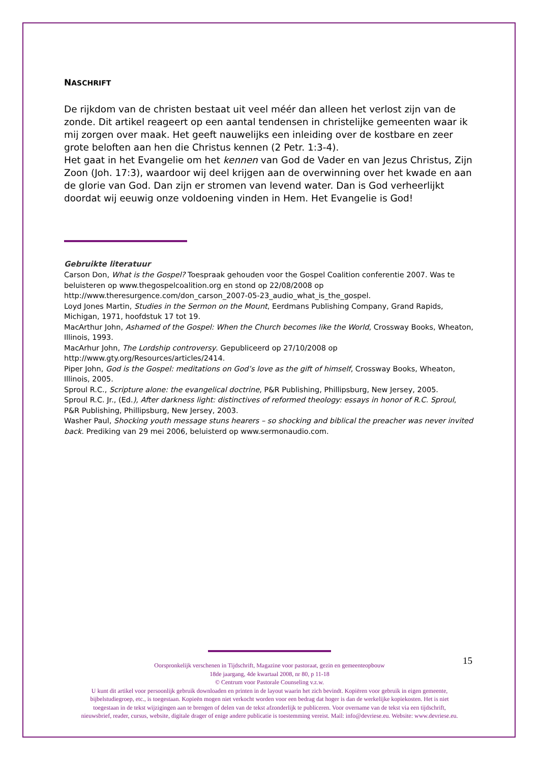NASCHRIFT
De rijkdom van de christen bestaat uit veel méér dan alleen het verlost zijn van de zonde. Dit artikel reageert op een aantal tendensen in christelijke gemeenten waar ik mij zorgen over maak. Het geeft nauwelijks een inleiding over de kostbare en zeer grote beloften aan hen die Christus kennen (2 Petr. 1:3-4).
Het gaat in het Evangelie om het kennen van God de Vader en van Jezus Christus, Zijn Zoon (Joh. 17:3), waardoor wij deel krijgen aan de overwinning over het kwade en aan de glorie van God. Dan zijn er stromen van levend water. Dan is God verheerlijkt doordat wij eeuwig onze voldoening vinden in Hem. Het Evangelie is God!
Gebruikte literatuur
Carson Don, What is the Gospel? Toespraak gehouden voor the Gospel Coalition conferentie 2007. Was te beluisteren op www.thegospelcoalition.org en stond op 22/08/2008 op
http://www.theresurgence.com/don_carson_2007-05-23_audio_what_is_the_gospel.
Loyd Jones Martin, Studies in the Sermon on the Mount, Eerdmans Publishing Company, Grand Rapids, Michigan, 1971, hoofdstuk 17 tot 19.
MacArthur John, Ashamed of the Gospel: When the Church becomes like the World, Crossway Books, Wheaton, Illinois, 1993.
MacArhur John, The Lordship controversy. Gepubliceerd op 27/10/2008 op
http://www.gty.org/Resources/articles/2414.
Piper John, God is the Gospel: meditations on God’s love as the gift of himself, Crossway Books, Wheaton, Illinois, 2005.
Sproul R.C., Scripture alone: the evangelical doctrine, P&R Publishing, Phillipsburg, New Jersey, 2005.
Sproul R.C. Jr., (Ed.), After darkness light: distinctives of reformed theology: essays in honor of R.C. Sproul, P&R Publishing, Phillipsburg, New Jersey, 2003.
Washer Paul, Shocking youth message stuns hearers – so shocking and biblical the preacher was never invited back. Prediking van 29 mei 2006, beluisterd op www.sermonaudio.com.
15
Oorspronkelijk verschenen in Tijdschrift, Magazine voor pastoraat, gezin en gemeenteopbouw
18de jaargang, 4de kwartaal 2008, nr 80, p 11-18
© Centrum voor Pastorale Counseling v.z.w.
U kunt dit artikel voor persoonlijk gebruik downloaden en printen in de layout waarin het zich bevindt. Kopiëren voor gebruik in eigen gemeente,
bijbelstudiegroep, etc., is toegestaan. Kopieën mogen niet verkocht worden voor een bedrag dat hoger is dan de werkelijke kopiekosten. Het is niet
toegestaan in de tekst wijzigingen aan te brengen of delen van de tekst afzonderlijk te publiceren. Voor overname van de tekst via een tijdschrift,
nieuwsbrief, reader, cursus, website, digitale drager of enige andere publicatie is toestemming vereist. Mail: info@devriese.eu. Website: www.devriese.eu.